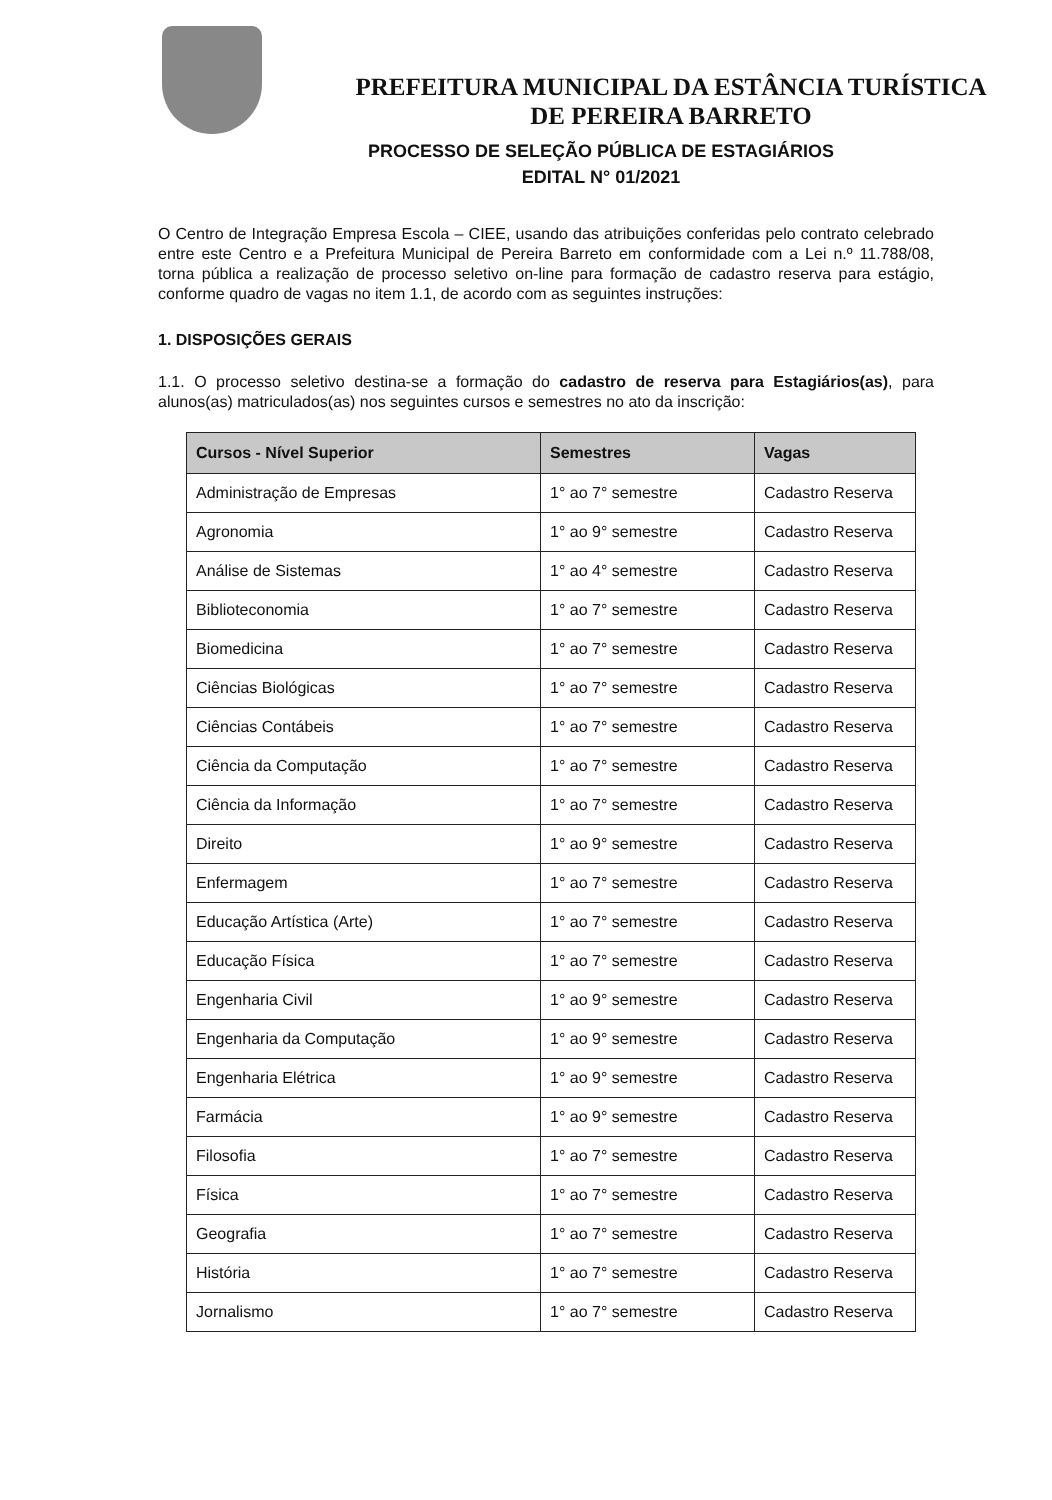PREFEITURA MUNICIPAL DA ESTÂNCIA TURÍSTICA
DE PEREIRA BARRETO
PROCESSO DE SELEÇÃO PÚBLICA DE ESTAGIÁRIOS
EDITAL N° 01/2021
O Centro de Integração Empresa Escola – CIEE, usando das atribuições conferidas pelo contrato celebrado entre este Centro e a Prefeitura Municipal de Pereira Barreto em conformidade com a Lei n.º 11.788/08, torna pública a realização de processo seletivo on-line para formação de cadastro reserva para estágio, conforme quadro de vagas no item 1.1, de acordo com as seguintes instruções:
1. DISPOSIÇÕES GERAIS
1.1. O processo seletivo destina-se a formação do cadastro de reserva para Estagiários(as), para alunos(as) matriculados(as) nos seguintes cursos e semestres no ato da inscrição:
| Cursos - Nível Superior | Semestres | Vagas |
| --- | --- | --- |
| Administração de Empresas | 1° ao 7° semestre | Cadastro Reserva |
| Agronomia | 1° ao 9° semestre | Cadastro Reserva |
| Análise de Sistemas | 1° ao 4° semestre | Cadastro Reserva |
| Biblioteconomia | 1° ao 7° semestre | Cadastro Reserva |
| Biomedicina | 1° ao 7° semestre | Cadastro Reserva |
| Ciências Biológicas | 1° ao 7° semestre | Cadastro Reserva |
| Ciências Contábeis | 1° ao 7° semestre | Cadastro Reserva |
| Ciência da Computação | 1° ao 7° semestre | Cadastro Reserva |
| Ciência da Informação | 1° ao 7° semestre | Cadastro Reserva |
| Direito | 1° ao 9° semestre | Cadastro Reserva |
| Enfermagem | 1° ao 7° semestre | Cadastro Reserva |
| Educação Artística (Arte) | 1° ao 7° semestre | Cadastro Reserva |
| Educação Física | 1° ao 7° semestre | Cadastro Reserva |
| Engenharia Civil | 1° ao 9° semestre | Cadastro Reserva |
| Engenharia da Computação | 1° ao 9° semestre | Cadastro Reserva |
| Engenharia Elétrica | 1° ao 9° semestre | Cadastro Reserva |
| Farmácia | 1° ao 9° semestre | Cadastro Reserva |
| Filosofia | 1° ao 7° semestre | Cadastro Reserva |
| Física | 1° ao 7° semestre | Cadastro Reserva |
| Geografia | 1° ao 7° semestre | Cadastro Reserva |
| História | 1° ao 7° semestre | Cadastro Reserva |
| Jornalismo | 1° ao 7° semestre | Cadastro Reserva |